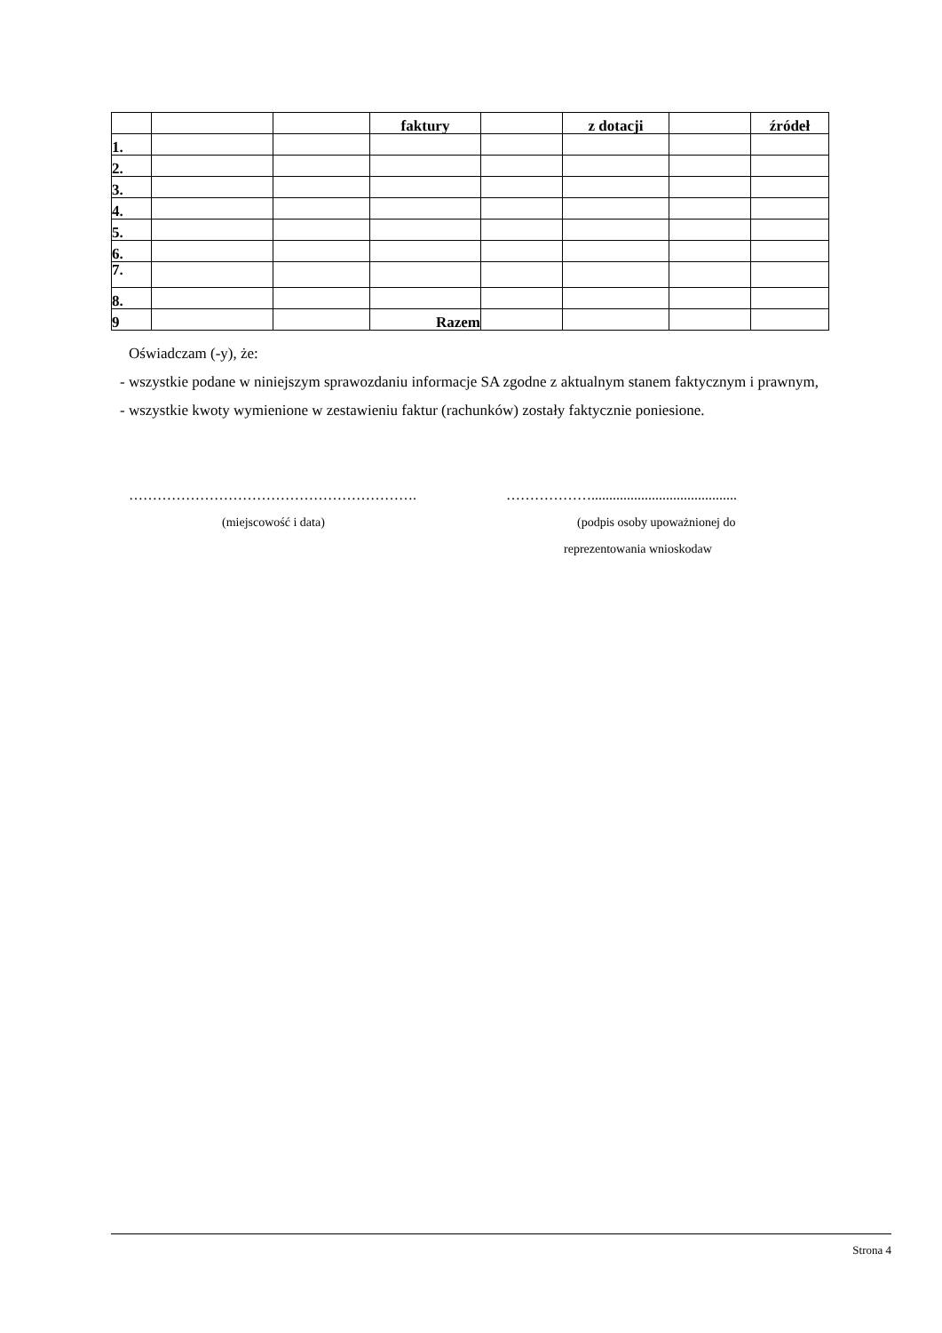| | | | faktury | | z dotacji | | źródeł |
| 1. | | | | | | | |
| 2. | | | | | | | |
| 3. | | | | | | | |
| 4. | | | | | | | |
| 5. | | | | | | | |
| 6. | | | | | | | |
| 7. | | | | | | | |
| 8. | | | | | | | |
| 9 | | | Razem | | | | |
Oświadczam (-y), że:
- wszystkie podane w niniejszym sprawozdaniu informacje SA zgodne z aktualnym stanem faktycznym i prawnym,
- wszystkie kwoty wymienione w zestawieniu faktur (rachunków) zostały faktycznie poniesione.
……………………………………………………. ……………….........................................
(miejscowość i data) (podpis osoby upoważnionej do
reprezentowania wnioskodaw
Strona 4